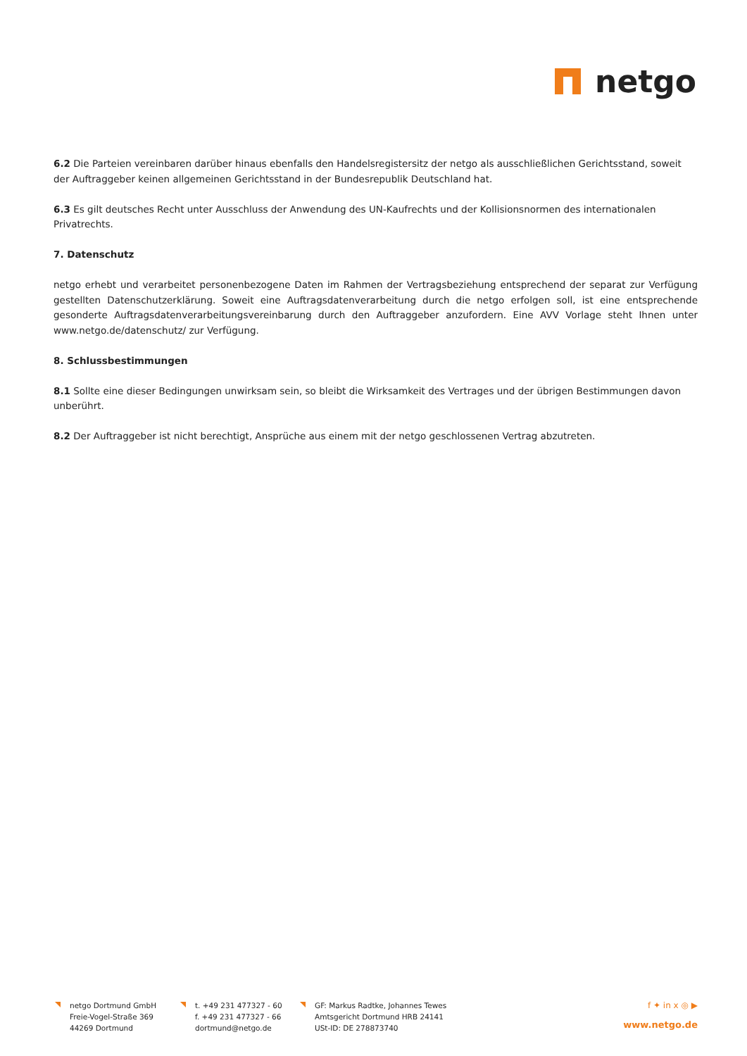netgo
6.2 Die Parteien vereinbaren darüber hinaus ebenfalls den Handelsregistersitz der netgo als ausschließlichen Gerichtsstand, soweit der Auftraggeber keinen allgemeinen Gerichtsstand in der Bundesrepublik Deutschland hat.
6.3 Es gilt deutsches Recht unter Ausschluss der Anwendung des UN-Kaufrechts und der Kollisionsnormen des internationalen Privatrechts.
7. Datenschutz
netgo erhebt und verarbeitet personenbezogene Daten im Rahmen der Vertragsbeziehung entsprechend der separat zur Verfügung gestellten Datenschutzerklärung. Soweit eine Auftragsdatenverarbeitung durch die netgo erfolgen soll, ist eine entsprechende gesonderte Auftragsdatenverarbeitungsvereinbarung durch den Auftraggeber anzufordern. Eine AVV Vorlage steht Ihnen unter www.netgo.de/datenschutz/ zur Verfügung.
8. Schlussbestimmungen
8.1 Sollte eine dieser Bedingungen unwirksam sein, so bleibt die Wirksamkeit des Vertrages und der übrigen Bestimmungen davon unberührt.
8.2 Der Auftraggeber ist nicht berechtigt, Ansprüche aus einem mit der netgo geschlossenen Vertrag abzutreten.
netgo Dortmund GmbH
Freie-Vogel-Straße 369
44269 Dortmund
t. +49 231 477327 - 60
f. +49 231 477327 - 66
dortmund@netgo.de
GF: Markus Radtke, Johannes Tewes
Amtsgericht Dortmund HRB 24141
USt-ID: DE 278873740
f ✦ in x ◎ ▶
www.netgo.de